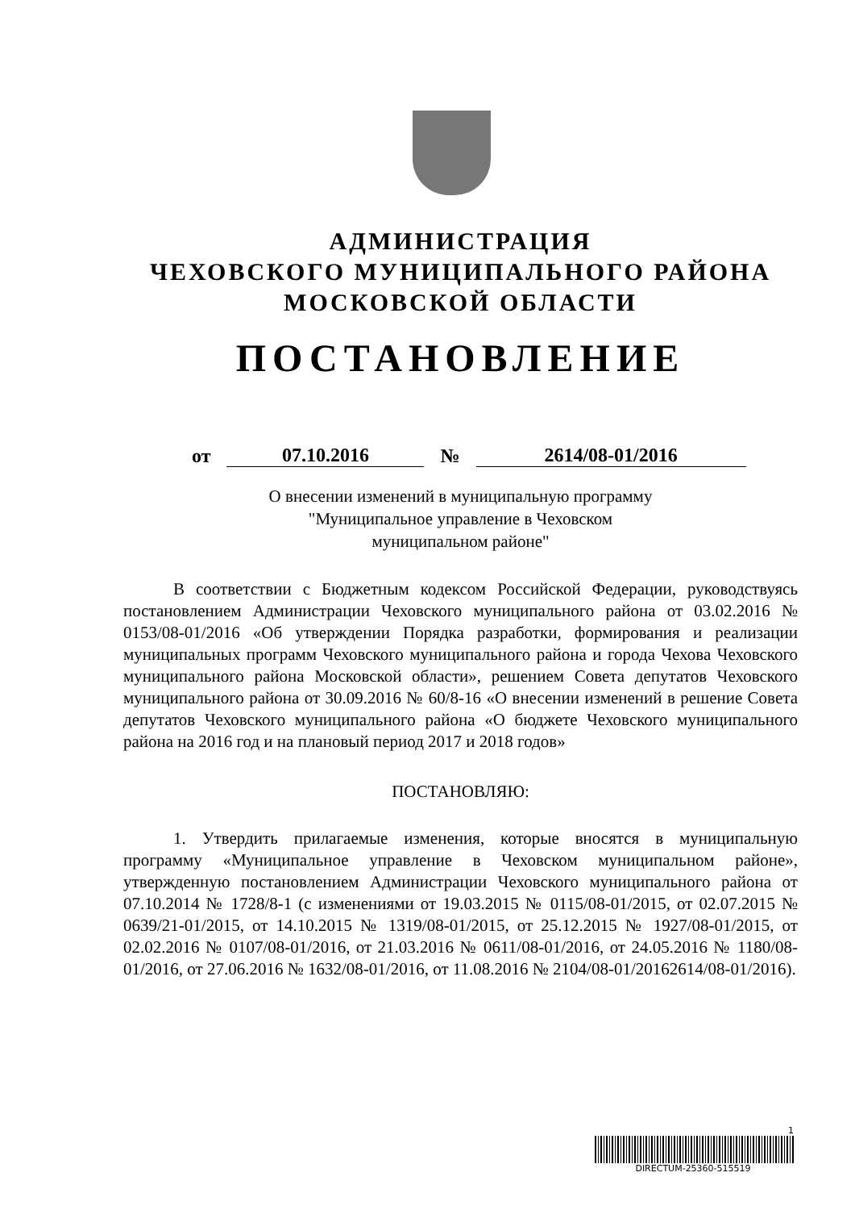АДМИНИСТРАЦИЯ
ЧЕХОВСКОГО МУНИЦИПАЛЬНОГО РАЙОНА
МОСКОВСКОЙ ОБЛАСТИ
ПОСТАНОВЛЕНИЕ
от 07.10.2016 № 2614/08-01/2016
О внесении изменений в муниципальную программу
"Муниципальное управление в Чеховском
муниципальном районе"
В соответствии с Бюджетным кодексом Российской Федерации, руководствуясь постановлением Администрации Чеховского муниципального района от 03.02.2016 № 0153/08-01/2016 «Об утверждении Порядка разработки, формирования и реализации муниципальных программ Чеховского муниципального района и города Чехова Чеховского муниципального района Московской области», решением Совета депутатов Чеховского муниципального района от 30.09.2016 № 60/8-16 «О внесении изменений в решение Совета депутатов Чеховского муниципального района «О бюджете Чеховского муниципального района на 2016 год и на плановый период 2017 и 2018 годов»
ПОСТАНОВЛЯЮ:
1. Утвердить прилагаемые изменения, которые вносятся в муниципальную программу «Муниципальное управление в Чеховском муниципальном районе», утвержденную постановлением Администрации Чеховского муниципального района от 07.10.2014 № 1728/8-1 (с изменениями от 19.03.2015 № 0115/08-01/2015, от 02.07.2015 № 0639/21-01/2015, от 14.10.2015 № 1319/08-01/2015, от 25.12.2015 № 1927/08-01/2015, от 02.02.2016 № 0107/08-01/2016, от 21.03.2016 № 0611/08-01/2016, от 24.05.2016 № 1180/08-01/2016, от 27.06.2016 № 1632/08-01/2016, от 11.08.2016 № 2104/08-01/20162614/08-01/2016).
1
DIRECTUM-25360-515519